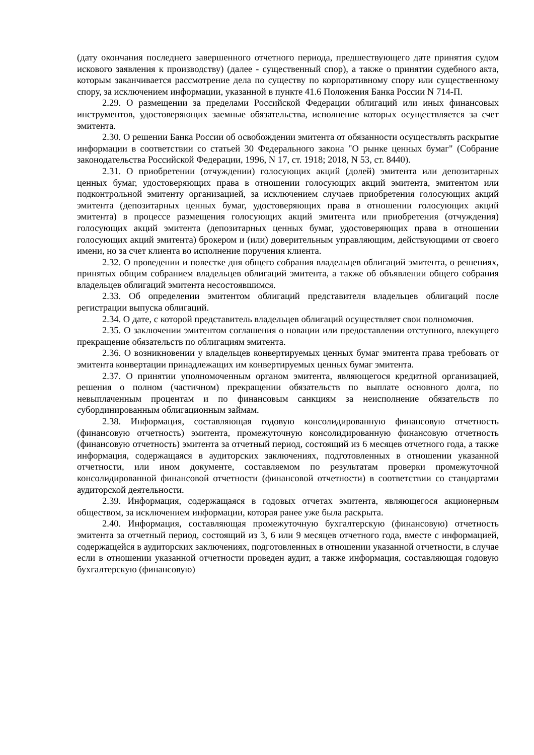(дату окончания последнего завершенного отчетного периода, предшествующего дате принятия судом искового заявления к производству) (далее - существенный спор), а также о принятии судебного акта, которым заканчивается рассмотрение дела по существу по корпоративному спору или существенному спору, за исключением информации, указанной в пункте 41.6 Положения Банка России N 714-П.
2.29. О размещении за пределами Российской Федерации облигаций или иных финансовых инструментов, удостоверяющих заемные обязательства, исполнение которых осуществляется за счет эмитента.
2.30. О решении Банка России об освобождении эмитента от обязанности осуществлять раскрытие информации в соответствии со статьей 30 Федерального закона "О рынке ценных бумаг" (Собрание законодательства Российской Федерации, 1996, N 17, ст. 1918; 2018, N 53, ст. 8440).
2.31. О приобретении (отчуждении) голосующих акций (долей) эмитента или депозитарных ценных бумаг, удостоверяющих права в отношении голосующих акций эмитента, эмитентом или подконтрольной эмитенту организацией, за исключением случаев приобретения голосующих акций эмитента (депозитарных ценных бумаг, удостоверяющих права в отношении голосующих акций эмитента) в процессе размещения голосующих акций эмитента или приобретения (отчуждения) голосующих акций эмитента (депозитарных ценных бумаг, удостоверяющих права в отношении голосующих акций эмитента) брокером и (или) доверительным управляющим, действующими от своего имени, но за счет клиента во исполнение поручения клиента.
2.32. О проведении и повестке дня общего собрания владельцев облигаций эмитента, о решениях, принятых общим собранием владельцев облигаций эмитента, а также об объявлении общего собрания владельцев облигаций эмитента несостоявшимся.
2.33. Об определении эмитентом облигаций представителя владельцев облигаций после регистрации выпуска облигаций.
2.34. О дате, с которой представитель владельцев облигаций осуществляет свои полномочия.
2.35. О заключении эмитентом соглашения о новации или предоставлении отступного, влекущего прекращение обязательств по облигациям эмитента.
2.36. О возникновении у владельцев конвертируемых ценных бумаг эмитента права требовать от эмитента конвертации принадлежащих им конвертируемых ценных бумаг эмитента.
2.37. О принятии уполномоченным органом эмитента, являющегося кредитной организацией, решения о полном (частичном) прекращении обязательств по выплате основного долга, по невыплаченным процентам и по финансовым санкциям за неисполнение обязательств по субординированным облигационным займам.
2.38. Информация, составляющая годовую консолидированную финансовую отчетность (финансовую отчетность) эмитента, промежуточную консолидированную финансовую отчетность (финансовую отчетность) эмитента за отчетный период, состоящий из 6 месяцев отчетного года, а также информация, содержащаяся в аудиторских заключениях, подготовленных в отношении указанной отчетности, или ином документе, составляемом по результатам проверки промежуточной консолидированной финансовой отчетности (финансовой отчетности) в соответствии со стандартами аудиторской деятельности.
2.39. Информация, содержащаяся в годовых отчетах эмитента, являющегося акционерным обществом, за исключением информации, которая ранее уже была раскрыта.
2.40. Информация, составляющая промежуточную бухгалтерскую (финансовую) отчетность эмитента за отчетный период, состоящий из 3, 6 или 9 месяцев отчетного года, вместе с информацией, содержащейся в аудиторских заключениях, подготовленных в отношении указанной отчетности, в случае если в отношении указанной отчетности проведен аудит, а также информация, составляющая годовую бухгалтерскую (финансовую)